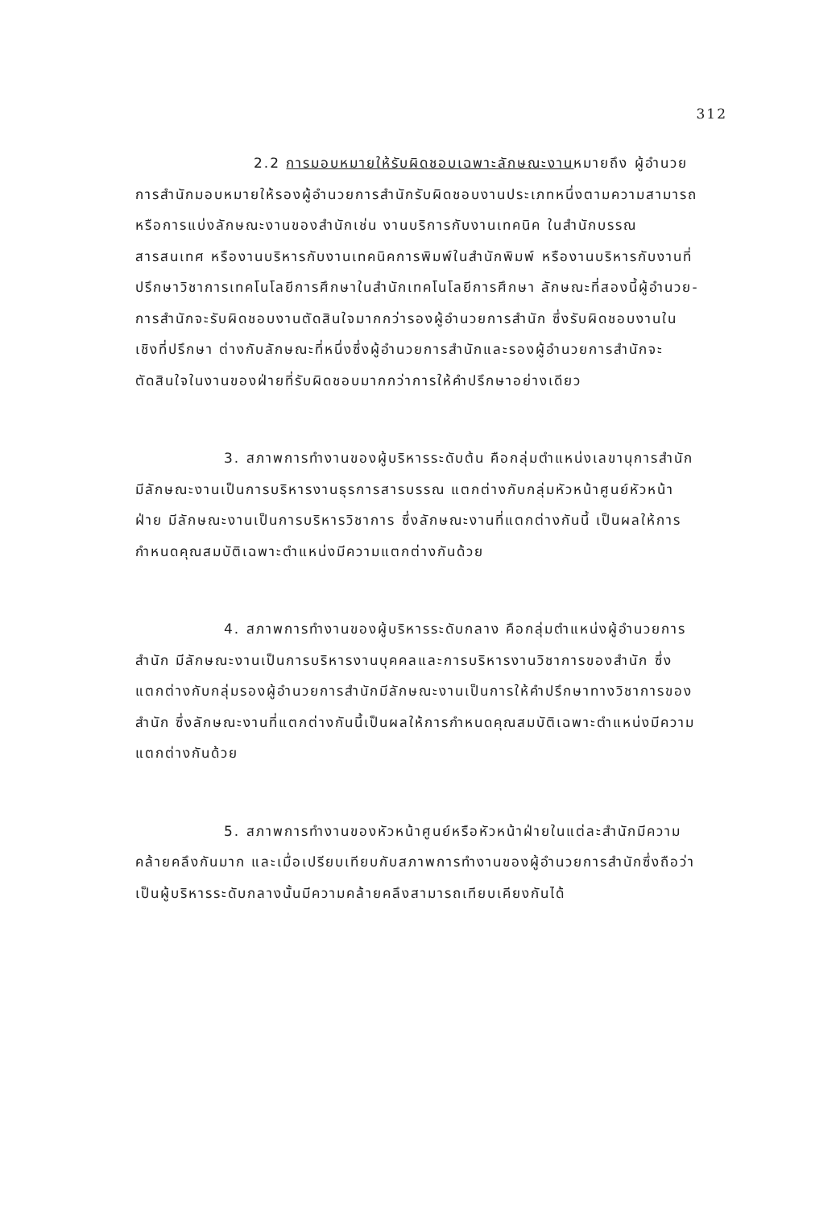312
2.2 การมอบหมายให้รับผิดชอบเฉพาะลักษณะงานหมายถึง ผู้อำนวยการสำนักมอบหมายให้รองผู้อำนวยการสำนักรับผิดชอบงานประเภทหนึ่งตามความสามารถ หรือการแบ่งลักษณะงานของสำนักเช่น งานบริการกับงานเทคนิค ในสำนักบรรณสารสนเทศ หรืองานบริหารกับงานเทคนิคการพิมพ์ในสำนักพิมพ์ หรืองานบริหารกับงานที่ปรึกษาวิชาการเทคโนโลยีการศึกษาในสำนักเทคโนโลยีการศึกษา ลักษณะที่สองนี้ผู้อำนวย-การสำนักจะรับผิดชอบงานตัดสินใจมากกว่ารองผู้อำนวยการสำนัก ซึ่งรับผิดชอบงานในเชิงที่ปรึกษา ต่างกับลักษณะที่หนึ่งซึ่งผู้อำนวยการสำนักและรองผู้อำนวยการสำนักจะตัดสินใจในงานของฝ่ายที่รับผิดชอบมากกว่าการให้คำปรึกษาอย่างเดียว
3. สภาพการทำงานของผู้บริหารระดับต้น คือกลุ่มตำแหน่งเลขานุการสำนักมีลักษณะงานเป็นการบริหารงานธุรการสารบรรณ แตกต่างกับกลุ่มหัวหน้าศูนย์หัวหน้าฝ่าย มีลักษณะงานเป็นการบริหารวิชาการ ซึ่งลักษณะงานที่แตกต่างกันนี้ เป็นผลให้การกำหนดคุณสมบัติเฉพาะตำแหน่งมีความแตกต่างกันด้วย
4. สภาพการทำงานของผู้บริหารระดับกลาง คือกลุ่มตำแหน่งผู้อำนวยการสำนัก มีลักษณะงานเป็นการบริหารงานบุคคลและการบริหารงานวิชาการของสำนัก ซึ่งแตกต่างกับกลุ่มรองผู้อำนวยการสำนักมีลักษณะงานเป็นการให้คำปรึกษาทางวิชาการของสำนัก ซึ่งลักษณะงานที่แตกต่างกันนี้เป็นผลให้การกำหนดคุณสมบัติเฉพาะตำแหน่งมีความแตกต่างกันด้วย
5. สภาพการทำงานของหัวหน้าศูนย์หรือหัวหน้าฝ่ายในแต่ละสำนักมีความคล้ายคลึงกันมาก และเมื่อเปรียบเทียบกับสภาพการทำงานของผู้อำนวยการสำนักซึ่งถือว่าเป็นผู้บริหารระดับกลางนั้นมีความคล้ายคลึงสามารถเทียบเคียงกันได้